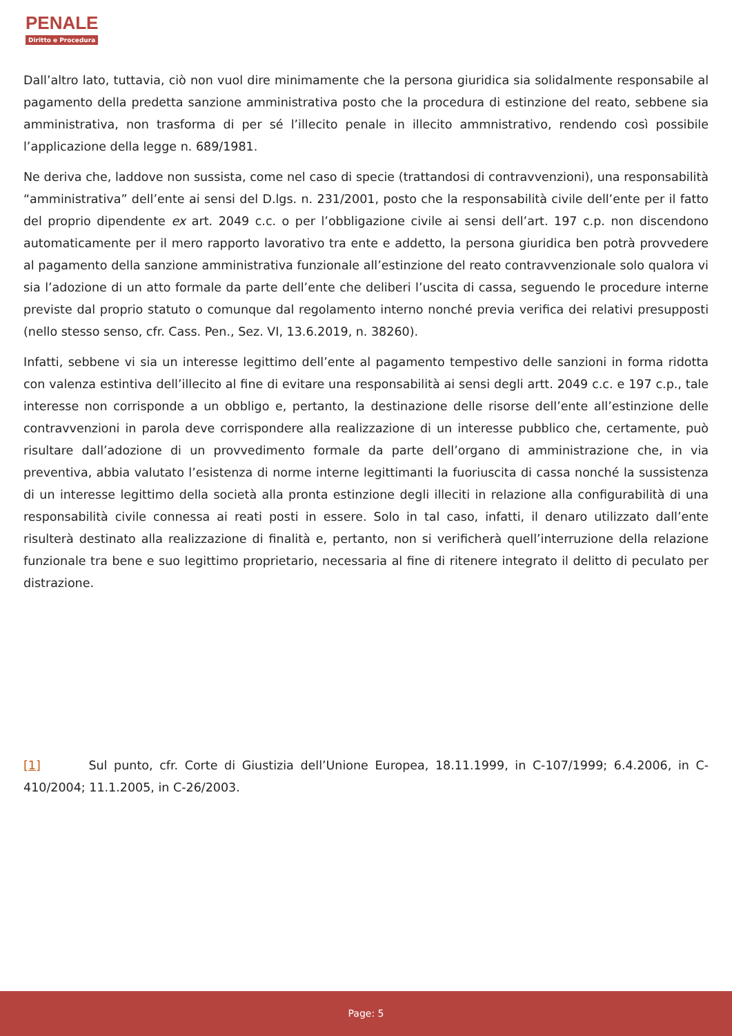PENALE
Diritto e Procedura
Dall’altro lato, tuttavia, ciò non vuol dire minimamente che la persona giuridica sia solidalmente responsabile al pagamento della predetta sanzione amministrativa posto che la procedura di estinzione del reato, sebbene sia amministrativa, non trasforma di per sé l’illecito penale in illecito ammnistrativo, rendendo così possibile l’applicazione della legge n. 689/1981.
Ne deriva che, laddove non sussista, come nel caso di specie (trattandosi di contravvenzioni), una responsabilità “amministrativa” dell’ente ai sensi del D.lgs. n. 231/2001, posto che la responsabilità civile dell’ente per il fatto del proprio dipendente ex art. 2049 c.c. o per l’obbligazione civile ai sensi dell’art. 197 c.p. non discendono automaticamente per il mero rapporto lavorativo tra ente e addetto, la persona giuridica ben potrà provvedere al pagamento della sanzione amministrativa funzionale all’estinzione del reato contravvenzionale solo qualora vi sia l’adozione di un atto formale da parte dell’ente che deliberi l’uscita di cassa, seguendo le procedure interne previste dal proprio statuto o comunque dal regolamento interno nonché previa verifica dei relativi presupposti (nello stesso senso, cfr. Cass. Pen., Sez. VI, 13.6.2019, n. 38260).
Infatti, sebbene vi sia un interesse legittimo dell’ente al pagamento tempestivo delle sanzioni in forma ridotta con valenza estintiva dell’illecito al fine di evitare una responsabilità ai sensi degli artt. 2049 c.c. e 197 c.p., tale interesse non corrisponde a un obbligo e, pertanto, la destinazione delle risorse dell’ente all’estinzione delle contravvenzioni in parola deve corrispondere alla realizzazione di un interesse pubblico che, certamente, può risultare dall’adozione di un provvedimento formale da parte dell’organo di amministrazione che, in via preventiva, abbia valutato l’esistenza di norme interne legittimanti la fuoriuscita di cassa nonché la sussistenza di un interesse legittimo della società alla pronta estinzione degli illeciti in relazione alla configurabilità di una responsabilità civile connessa ai reati posti in essere. Solo in tal caso, infatti, il denaro utilizzato dall’ente risulterà destinato alla realizzazione di finalità e, pertanto, non si verificherà quell’interruzione della relazione funzionale tra bene e suo legittimo proprietario, necessaria al fine di ritenere integrato il delitto di peculato per distrazione.
[1] Sul punto, cfr. Corte di Giustizia dell’Unione Europea, 18.11.1999, in C-107/1999; 6.4.2006, in C-410/2004; 11.1.2005, in C-26/2003.
Page: 5